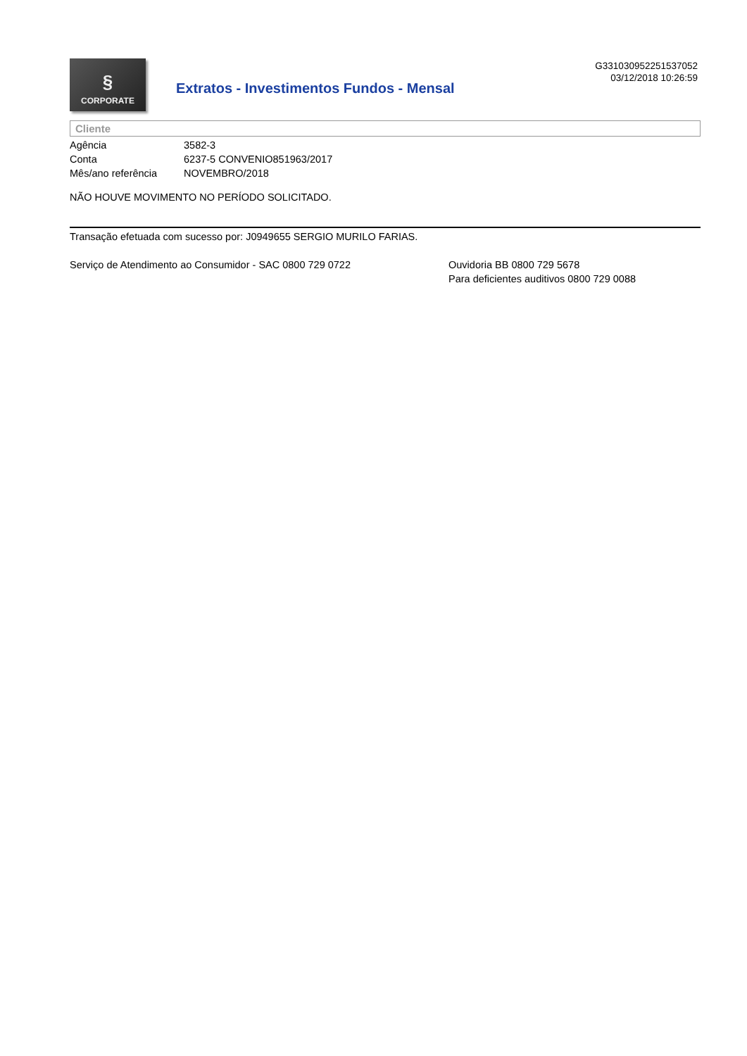§
CORPORATE
Extratos - Investimentos Fundos - Mensal
G331030952251537052
03/12/2018 10:26:59
Cliente
| Agência | 3582-3 |
| Conta | 6237-5 CONVENIO851963/2017 |
| Mês/ano referência | NOVEMBRO/2018 |
NÃO HOUVE MOVIMENTO NO PERÍODO SOLICITADO.
Transação efetuada com sucesso por: J0949655 SERGIO MURILO FARIAS.
Serviço de Atendimento ao Consumidor - SAC 0800 729 0722 Ouvidoria BB 0800 729 5678
Para deficientes auditivos 0800 729 0088